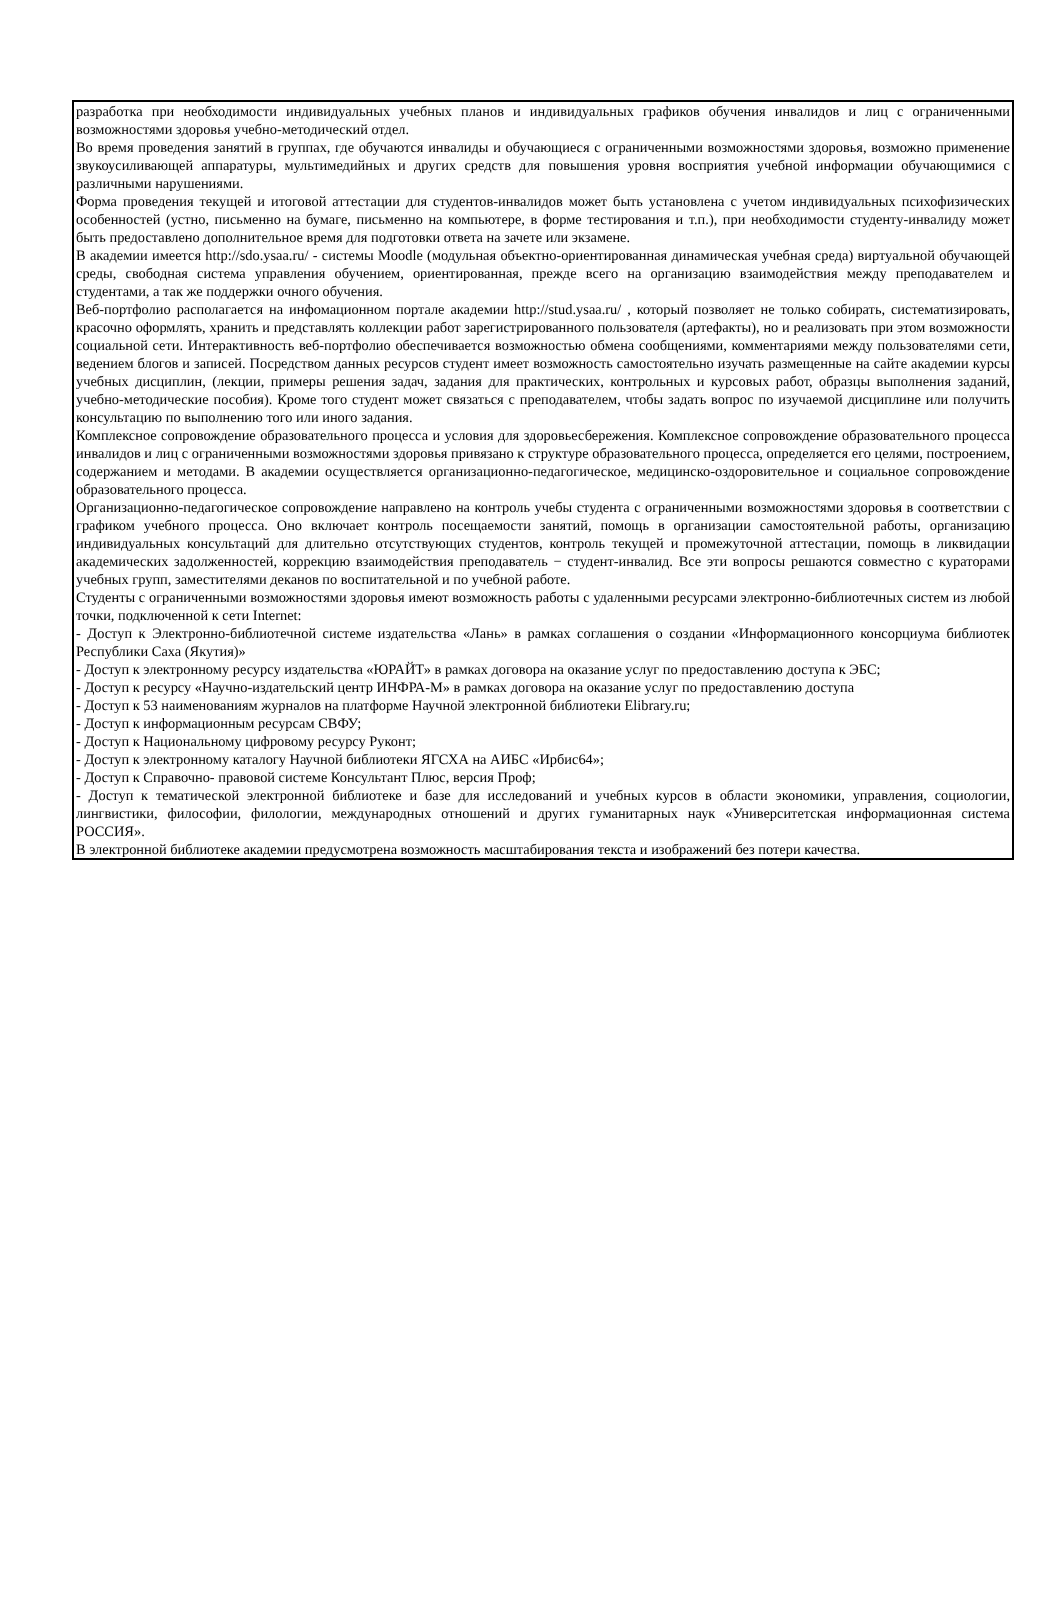разработка при необходимости индивидуальных учебных планов и индивидуальных графиков обучения инвалидов и лиц с ограниченными возможностями здоровья учебно-методический отдел.
Во время проведения занятий в группах, где обучаются инвалиды и обучающиеся с ограниченными возможностями здоровья, возможно применение звукоусиливающей аппаратуры, мультимедийных и других средств для повышения уровня восприятия учебной информации обучающимися с различными нарушениями.
Форма проведения текущей и итоговой аттестации для студентов-инвалидов может быть установлена с учетом индивидуальных психофизических особенностей (устно, письменно на бумаге, письменно на компьютере, в форме тестирования и т.п.), при необходимости студенту-инвалиду может быть предоставлено дополнительное время для подготовки ответа на зачете или экзамене.
В академии имеется http://sdo.ysaa.ru/ - системы Moodle (модульная объектно-ориентированная динамическая учебная среда) виртуальной обучающей среды, свободная система управления обучением, ориентированная, прежде всего на организацию взаимодействия между преподавателем и студентами, а так же поддержки очного обучения.
Веб-портфолио располагается на инфомационном портале академии http://stud.ysaa.ru/ , который позволяет не только собирать, систематизировать, красочно оформлять, хранить и представлять коллекции работ зарегистрированного пользователя (артефакты), но и реализовать при этом возможности социальной сети. Интерактивность веб-портфолио обеспечивается возможностью обмена сообщениями, комментариями между пользователями сети, ведением блогов и записей. Посредством данных ресурсов студент имеет возможность самостоятельно изучать размещенные на сайте академии курсы учебных дисциплин, (лекции, примеры решения задач, задания для практических, контрольных и курсовых работ, образцы выполнения заданий, учебно-методические пособия). Кроме того студент может связаться с преподавателем, чтобы задать вопрос по изучаемой дисциплине или получить консультацию по выполнению того или иного задания.
Комплексное сопровождение образовательного процесса и условия для здоровьесбережения. Комплексное сопровождение образовательного процесса инвалидов и лиц с ограниченными возможностями здоровья привязано к структуре образовательного процесса, определяется его целями, построением, содержанием и методами. В академии осуществляется организационно-педагогическое, медицинско-оздоровительное и социальное сопровождение образовательного процесса.
Организационно-педагогическое сопровождение направлено на контроль учебы студента с ограниченными возможностями здоровья в соответствии с графиком учебного процесса. Оно включает контроль посещаемости занятий, помощь в организации самостоятельной работы, организацию индивидуальных консультаций для длительно отсутствующих студентов, контроль текущей и промежуточной аттестации, помощь в ликвидации академических задолженностей, коррекцию взаимодействия преподаватель − студент-инвалид. Все эти вопросы решаются совместно с кураторами учебных групп, заместителями деканов по воспитательной и по учебной работе.
Студенты с ограниченными возможностями здоровья имеют возможность работы с удаленными ресурсами электронно-библиотечных систем из любой точки, подключенной к сети Internet:
- Доступ к Электронно-библиотечной системе издательства «Лань» в рамках соглашения о создании «Информационного консорциума библиотек Республики Саха (Якутия)»
- Доступ к электронному ресурсу издательства «ЮРАЙТ» в рамках договора на оказание услуг по предоставлению доступа к ЭБС;
- Доступ к ресурсу «Научно-издательский центр ИНФРА-М» в рамках договора на оказание услуг по предоставлению доступа
- Доступ к 53 наименованиям журналов на платформе Научной электронной библиотеки Elibrary.ru;
- Доступ к информационным ресурсам СВФУ;
- Доступ к Национальному цифровому ресурсу Руконт;
- Доступ к электронному каталогу Научной библиотеки ЯГСХА на АИБС «Ирбис64»;
- Доступ к Справочно- правовой системе Консультант Плюс, версия Проф;
- Доступ к тематической электронной библиотеке и базе для исследований и учебных курсов в области экономики, управления, социологии, лингвистики, философии, филологии, международных отношений и других гуманитарных наук «Университетская информационная система РОССИЯ».
В электронной библиотеке академии предусмотрена возможность масштабирования текста и изображений без потери качества.